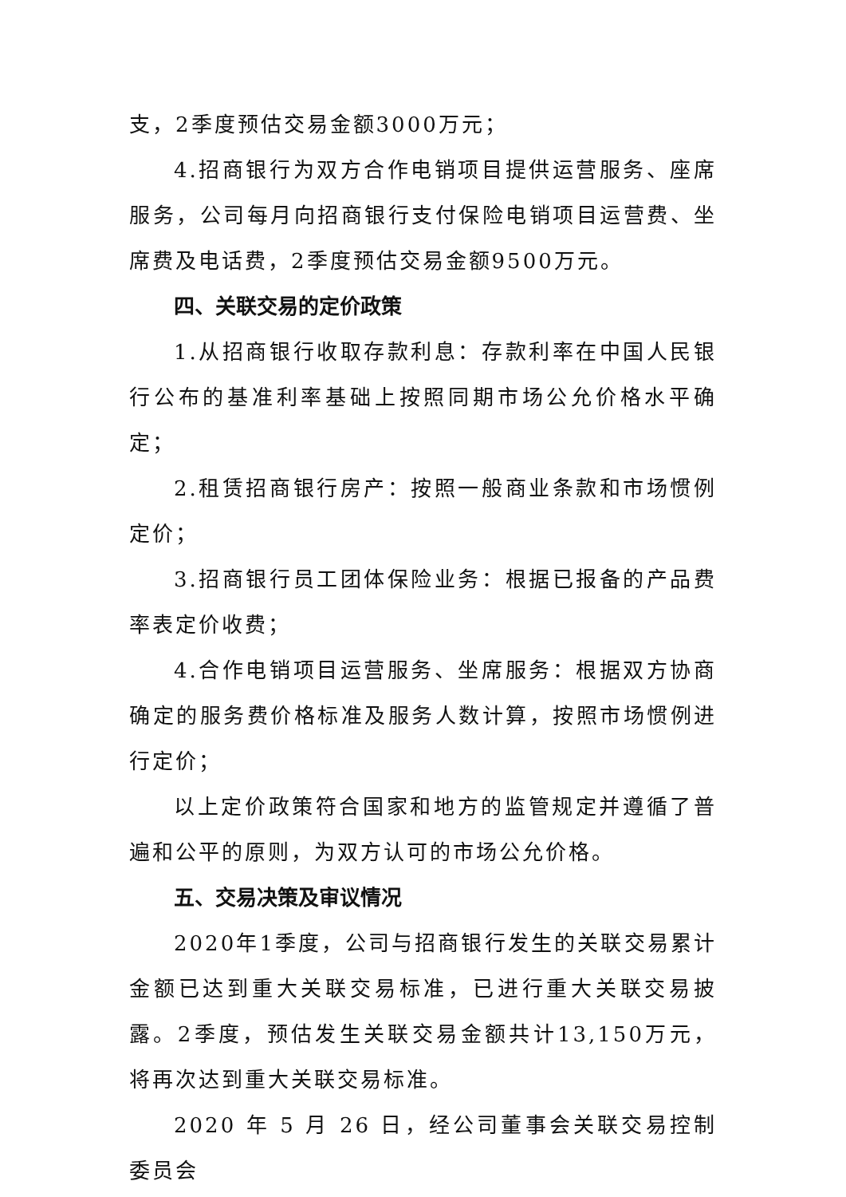支，2季度预估交易金额3000万元；
4.招商银行为双方合作电销项目提供运营服务、座席服务，公司每月向招商银行支付保险电销项目运营费、坐席费及电话费，2季度预估交易金额9500万元。
四、关联交易的定价政策
1.从招商银行收取存款利息：存款利率在中国人民银行公布的基准利率基础上按照同期市场公允价格水平确定；
2.租赁招商银行房产：按照一般商业条款和市场惯例定价；
3.招商银行员工团体保险业务：根据已报备的产品费率表定价收费；
4.合作电销项目运营服务、坐席服务：根据双方协商确定的服务费价格标准及服务人数计算，按照市场惯例进行定价；
以上定价政策符合国家和地方的监管规定并遵循了普遍和公平的原则，为双方认可的市场公允价格。
五、交易决策及审议情况
2020年1季度，公司与招商银行发生的关联交易累计金额已达到重大关联交易标准，已进行重大关联交易披露。2季度，预估发生关联交易金额共计13,150万元，将再次达到重大关联交易标准。
2020 年 5 月 26 日，经公司董事会关联交易控制委员会